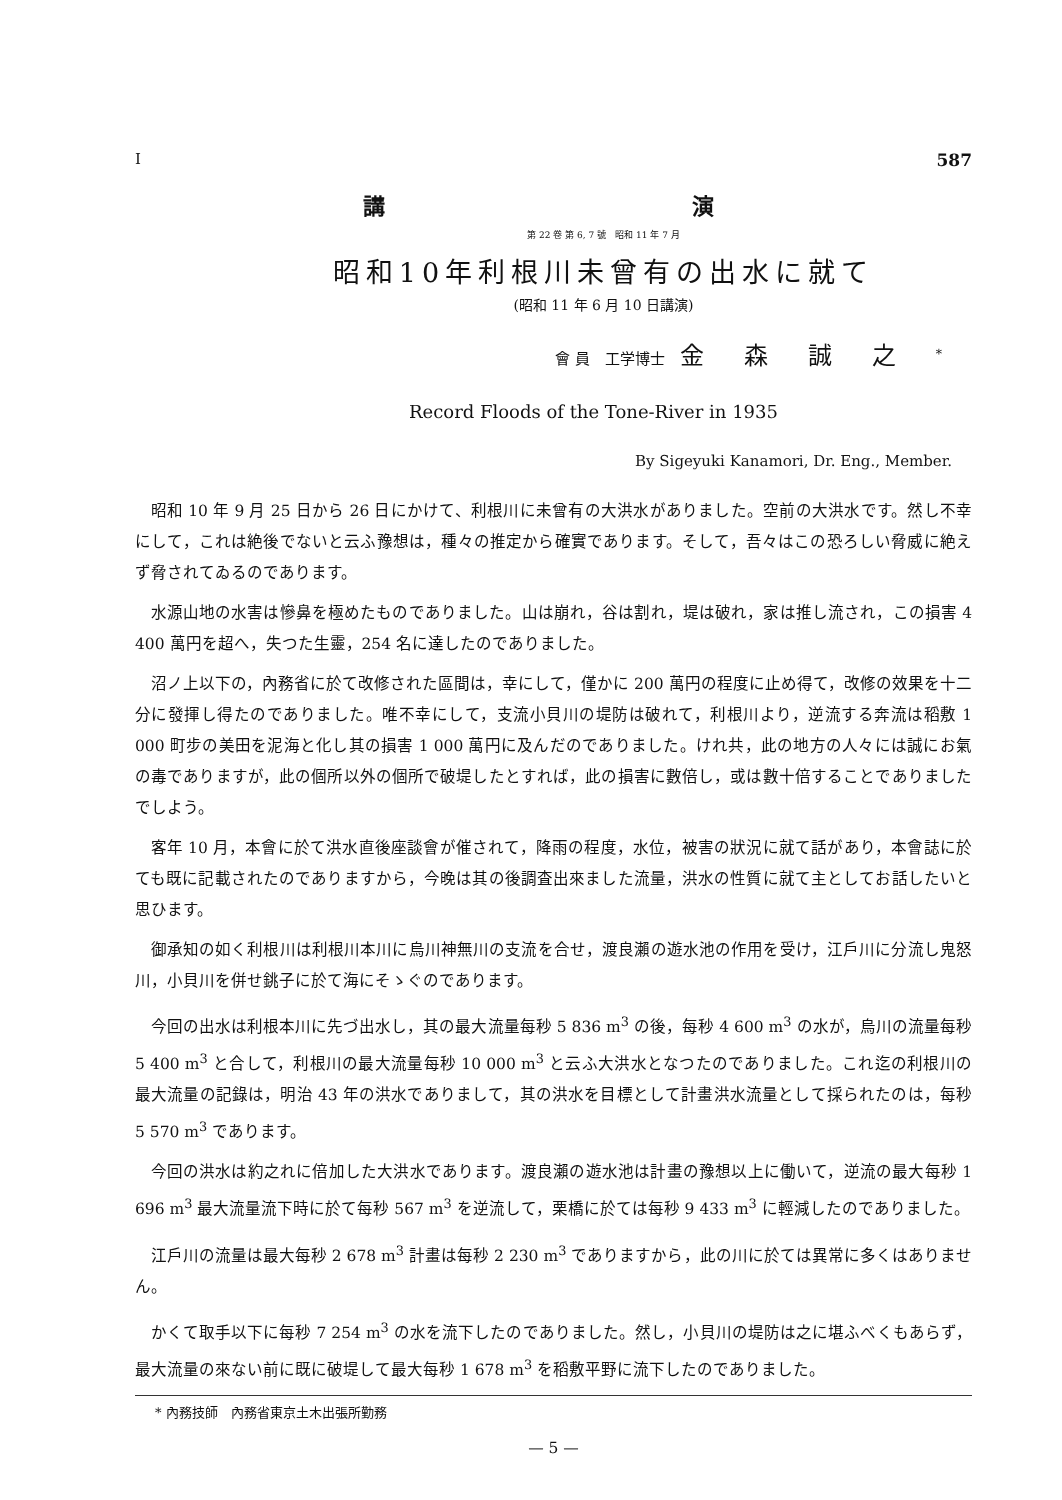I 587
講 演
第 22 卷 第 6, 7 號　昭和 11 年 7 月
昭和10年利根川未曾有の出水に就て
(昭和 11 年 6 月 10 日講演)
會 員　工学博士　金森誠之<sup>*</sup>
Record Floods of the Tone-River in 1935
By Sigeyuki Kanamori, Dr. Eng., Member.
昭和 10 年 9 月 25 日から 26 日にかけて、利根川に未曾有の大洪水がありました。空前の大洪水です。然し不幸にして，これは絶後でないと云ふ豫想は，種々の推定から確實であります。そして，吾々はこの恐ろしい脅威に絶えず脅されてゐるのであります。
水源山地の水害は慘鼻を極めたものでありました。山は崩れ，谷は割れ，堤は破れ，家は推し流され，この損害 4 400 萬円を超へ，失つた生靈，254 名に達したのでありました。
沼ノ上以下の，內務省に於て改修された區間は，幸にして，僅かに 200 萬円の程度に止め得て，改修の效果を十二分に發揮し得たのでありました。唯不幸にして，支流小貝川の堤防は破れて，利根川より，逆流する奔流は稻敷 1 000 町步の美田を泥海と化し其の損害 1 000 萬円に及んだのでありました。けれ共，此の地方の人々には誠にお氣の毒でありますが，此の個所以外の個所で破堤したとすれば，此の損害に數倍し，或は數十倍することでありましたでしよう。
客年 10 月，本會に於て洪水直後座談會が催されて，降雨の程度，水位，被害の狀況に就て話があり，本會誌に於ても既に記載されたのでありますから，今晚は其の後調査出來ました流量，洪水の性質に就て主としてお話したいと思ひます。
御承知の如く利根川は利根川本川に烏川神無川の支流を合せ，渡良瀨の遊水池の作用を受け，江戶川に分流し鬼怒川，小貝川を併せ銚子に於て海にそゝぐのであります。
今回の出水は利根本川に先づ出水し，其の最大流量每秒 5 836 m<sup>3</sup> の後，每秒 4 600 m<sup>3</sup> の水が，烏川の流量每秒 5 400 m<sup>3</sup> と合して，利根川の最大流量每秒 10 000 m<sup>3</sup> と云ふ大洪水となつたのでありました。これ迄の利根川の最大流量の記錄は，明治 43 年の洪水でありまして，其の洪水を目標として計畫洪水流量として採られたのは，每秒 5 570 m<sup>3</sup> であります。
今回の洪水は約之れに倍加した大洪水であります。渡良瀨の遊水池は計畫の豫想以上に働いて，逆流の最大每秒 1 696 m<sup>3</sup> 最大流量流下時に於て每秒 567 m<sup>3</sup> を逆流して，栗橋に於ては每秒 9 433 m<sup>3</sup> に輕減したのでありました。
江戶川の流量は最大每秒 2 678 m<sup>3</sup> 計畫は每秒 2 230 m<sup>3</sup> でありますから，此の川に於ては異常に多くはありません。
かくて取手以下に每秒 7 254 m<sup>3</sup> の水を流下したのでありました。然し，小貝川の堤防は之に堪ふべくもあらず，最大流量の來ない前に既に破堤して最大每秒 1 678 m<sup>3</sup> を稻敷平野に流下したのでありました。
* 內務技師　內務省東京土木出張所勤務
— 5 —